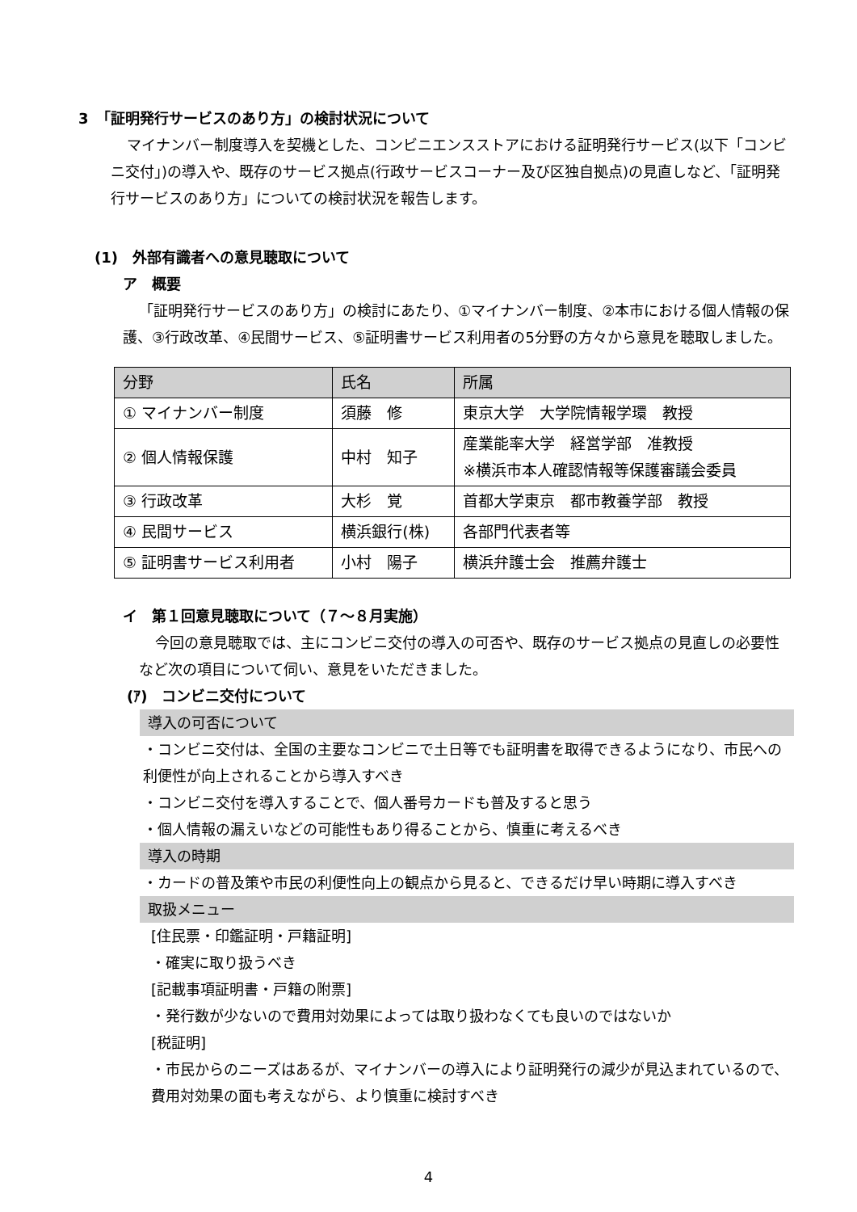3　「証明発行サービスのあり方」の検討状況について
マイナンバー制度導入を契機とした、コンビニエンスストアにおける証明発行サービス(以下「コンビニ交付」)の導入や、既存のサービス拠点(行政サービスコーナー及び区独自拠点)の見直しなど、「証明発行サービスのあり方」についての検討状況を報告します。
(1)　外部有識者への意見聴取について
ア　概要
「証明発行サービスのあり方」の検討にあたり、①マイナンバー制度、②本市における個人情報の保護、③行政改革、④民間サービス、⑤証明書サービス利用者の5分野の方々から意見を聴取しました。
| 分野 | 氏名 | 所属 |
| --- | --- | --- |
| ① マイナンバー制度 | 須藤 修 | 東京大学 大学院情報学環 教授 |
| ② 個人情報保護 | 中村 知子 | 産業能率大学 経営学部 准教授 ※横浜市本人確認情報等保護審議会委員 |
| ③ 行政改革 | 大杉 覚 | 首都大学東京 都市教養学部 教授 |
| ④ 民間サービス | 横浜銀行(株) | 各部門代表者等 |
| ⑤ 証明書サービス利用者 | 小村 陽子 | 横浜弁護士会 推薦弁護士 |
イ　第１回意見聴取について（７～８月実施）
今回の意見聴取では、主にコンビニ交付の導入の可否や、既存のサービス拠点の見直しの必要性など次の項目について伺い、意見をいただきました。
(ｱ)　コンビニ交付について
導入の可否について
・コンビニ交付は、全国の主要なコンビニで土日等でも証明書を取得できるようになり、市民への利便性が向上されることから導入すべき
・コンビニ交付を導入することで、個人番号カードも普及すると思う
・個人情報の漏えいなどの可能性もあり得ることから、慎重に考えるべき
導入の時期
・カードの普及策や市民の利便性向上の観点から見ると、できるだけ早い時期に導入すべき
取扱メニュー
[住民票・印鑑証明・戸籍証明]
・確実に取り扱うべき
[記載事項証明書・戸籍の附票]
・発行数が少ないので費用対効果によっては取り扱わなくても良いのではないか
[税証明]
・市民からのニーズはあるが、マイナンバーの導入により証明発行の減少が見込まれているので、費用対効果の面も考えながら、より慎重に検討すべき
4